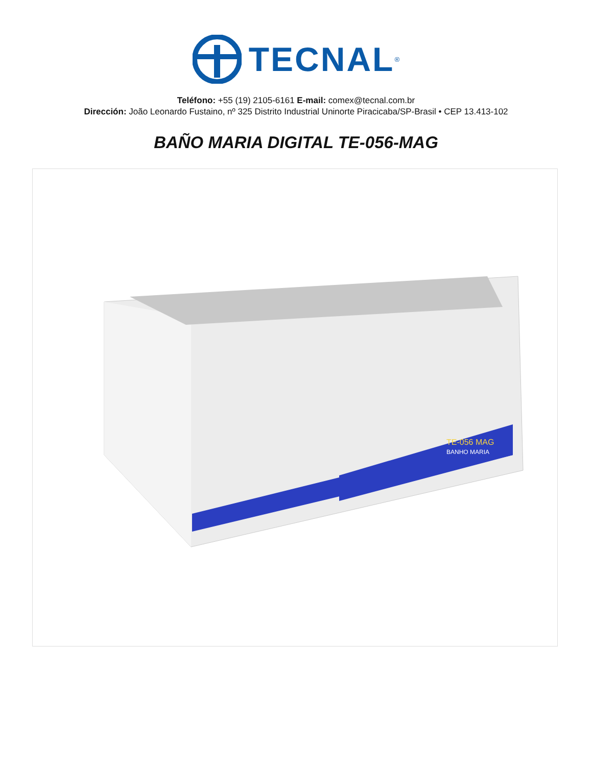TECNAL<sup>®</sup>
Teléfono: +55 (19) 2105-6161 E-mail: comex@tecnal.com.br
Dirección: João Leonardo Fustaino, nº 325 Distrito Industrial Uninorte Piracicaba/SP-Brasil • CEP 13.413-102
BAÑO MARIA DIGITAL TE-056-MAG
TE-056 MAG
BANHO MARIA